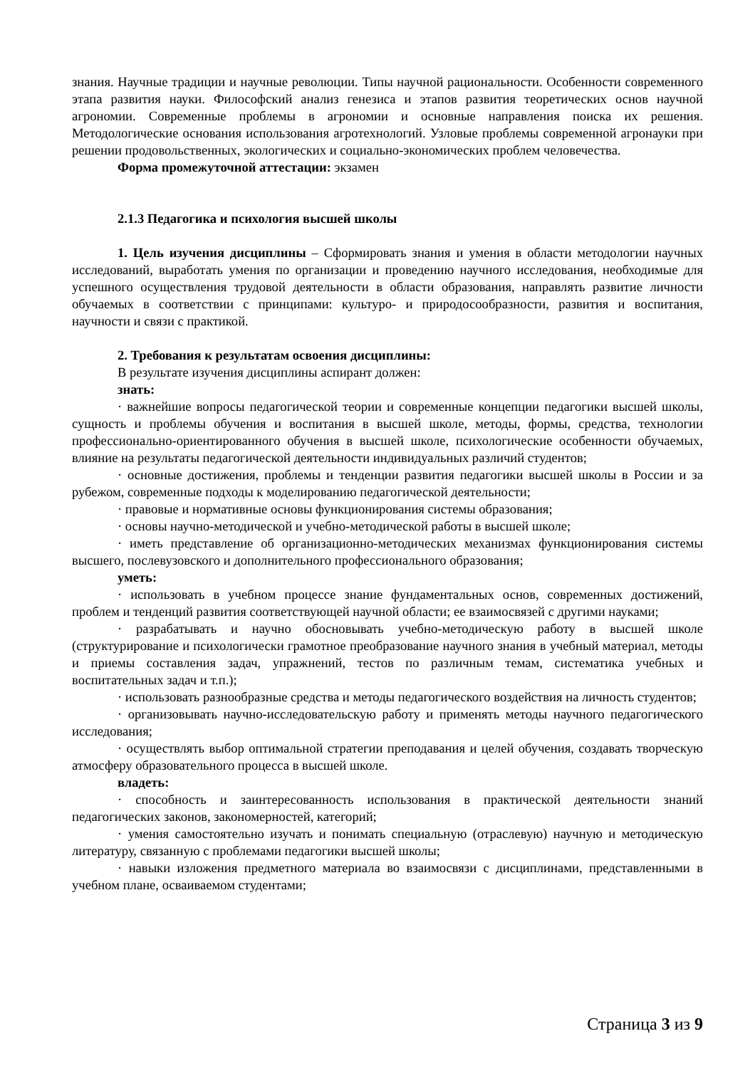знания. Научные традиции и научные революции. Типы научной рациональности. Особенности современного этапа развития науки. Философский анализ генезиса и этапов развития теоретических основ научной агрономии. Современные проблемы в агрономии и основные направления поиска их решения. Методологические основания использования агротехнологий. Узловые проблемы современной агронауки при решении продовольственных, экологических и социально-экономических проблем человечества.
Форма промежуточной аттестации: экзамен
2.1.3 Педагогика и психология высшей школы
1. Цель изучения дисциплины – Сформировать знания и умения в области методологии научных исследований, выработать умения по организации и проведению научного исследования, необходимые для успешного осуществления трудовой деятельности в области образования, направлять развитие личности обучаемых в соответствии с принципами: культуро- и природосообразности, развития и воспитания, научности и связи с практикой.
2. Требования к результатам освоения дисциплины:
В результате изучения дисциплины аспирант должен:
знать:
· важнейшие вопросы педагогической теории и современные концепции педагогики высшей школы, сущность и проблемы обучения и воспитания в высшей школе, методы, формы, средства, технологии профессионально-ориентированного обучения в высшей школе, психологические особенности обучаемых, влияние на результаты педагогической деятельности индивидуальных различий студентов;
· основные достижения, проблемы и тенденции развития педагогики высшей школы в России и за рубежом, современные подходы к моделированию педагогической деятельности;
· правовые и нормативные основы функционирования системы образования;
· основы научно-методической и учебно-методической работы в высшей школе;
· иметь представление об организационно-методических механизмах функционирования системы высшего, послевузовского и дополнительного профессионального образования;
уметь:
· использовать в учебном процессе знание фундаментальных основ, современных достижений, проблем и тенденций развития соответствующей научной области; ее взаимосвязей с другими науками;
· разрабатывать и научно обосновывать учебно-методическую работу в высшей школе (структурирование и психологически грамотное преобразование научного знания в учебный материал, методы и приемы составления задач, упражнений, тестов по различным темам, систематика учебных и воспитательных задач и т.п.);
· использовать разнообразные средства и методы педагогического воздействия на личность студентов;
· организовывать научно-исследовательскую работу и применять методы научного педагогического исследования;
· осуществлять выбор оптимальной стратегии преподавания и целей обучения, создавать творческую атмосферу образовательного процесса в высшей школе.
владеть:
· способность и заинтересованность использования в практической деятельности знаний педагогических законов, закономерностей, категорий;
· умения самостоятельно изучать и понимать специальную (отраслевую) научную и методическую литературу, связанную с проблемами педагогики высшей школы;
· навыки изложения предметного материала во взаимосвязи с дисциплинами, представленными в учебном плане, осваиваемом студентами;
Страница 3 из 9